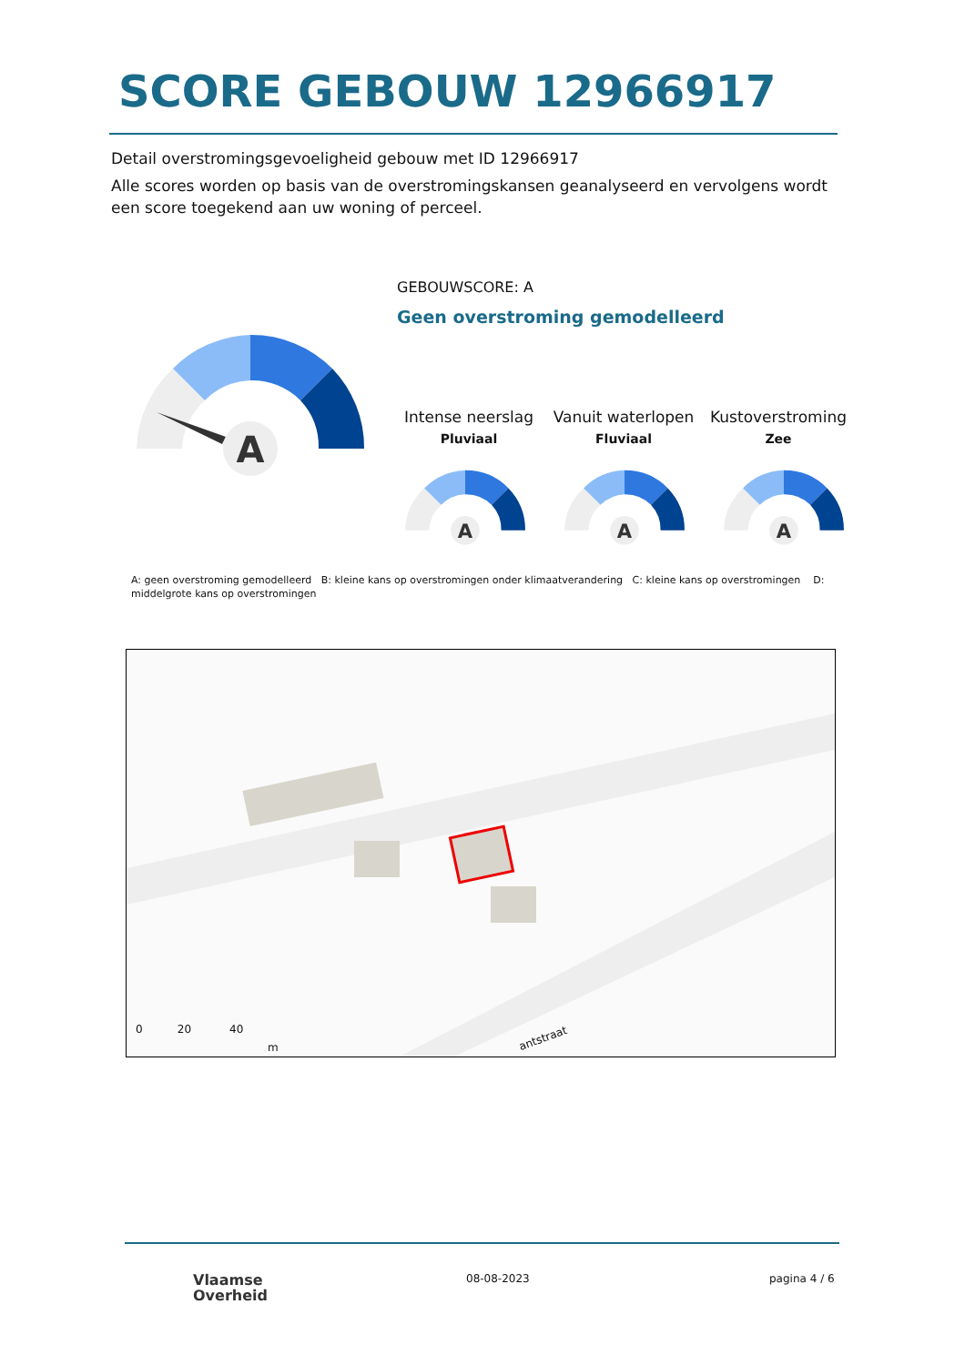SCORE GEBOUW 12966917
Detail overstromingsgevoeligheid gebouw met ID 12966917
Alle scores worden op basis van de overstromingskansen geanalyseerd en vervolgens wordt een score toegekend aan uw woning of perceel.
A
GEBOUWSCORE: A
Geen overstroming gemodelleerd
Intense neerslag
Pluviaal
Vanuit waterlopen
Fluviaal
Kustoverstroming
Zee
A
A
A
A: geen overstroming gemodelleerd B: kleine kans op overstromingen onder klimaatverandering C: kleine kans op overstromingen D: middelgrote kans op overstromingen
0 20 40
m
antstraat
Vlaamse
Overheid
08-08-2023 pagina 4 / 6